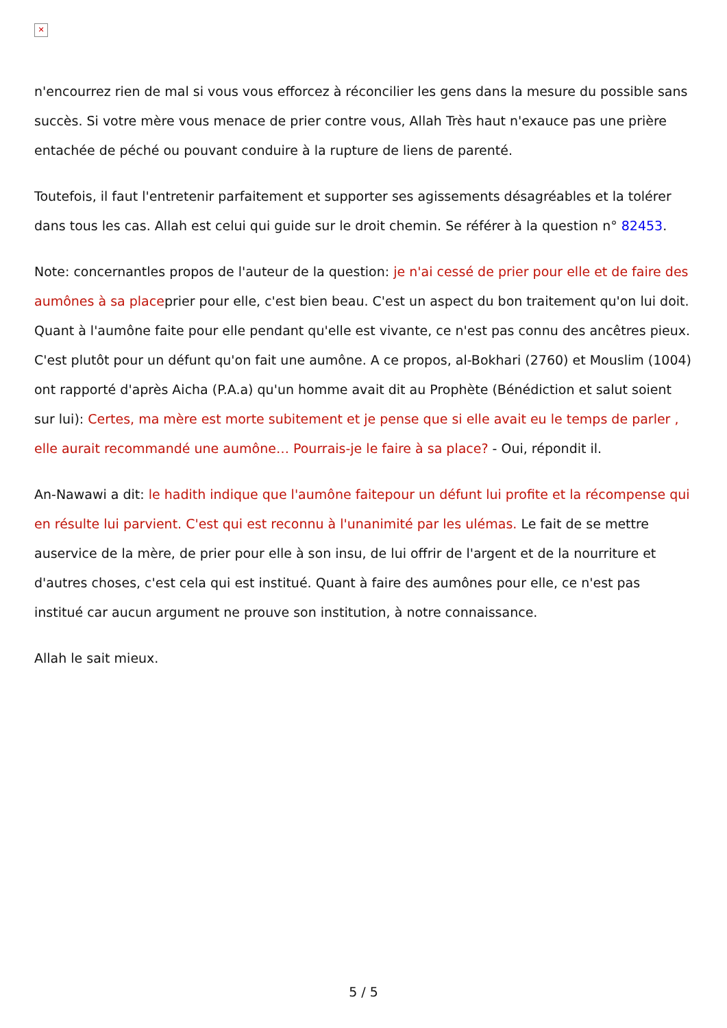✕
n'encourrez rien de mal si vous vous efforcez à réconcilier les gens dans la mesure du possible sans succès. Si votre mère vous menace de prier contre vous, Allah Très haut n'exauce pas une prière entachée de péché ou pouvant conduire à la rupture de liens de parenté.
Toutefois, il faut l'entretenir parfaitement et supporter ses agissements désagréables et la tolérer dans tous les cas. Allah est celui qui guide sur le droit chemin. Se référer à la question n° 82453.
Note: concernantles propos de l'auteur de la question: je n'ai cessé de prier pour elle et de faire des aumônes à sa placeprier pour elle, c'est bien beau. C'est un aspect du bon traitement qu'on lui doit. Quant à l'aumône faite pour elle pendant qu'elle est vivante, ce n'est pas connu des ancêtres pieux. C'est plutôt pour un défunt qu'on fait une aumône. A ce propos, al-Bokhari (2760) et Mouslim (1004) ont rapporté d'après Aicha (P.A.a) qu'un homme avait dit au Prophète (Bénédiction et salut soient sur lui): Certes, ma mère est morte subitement et je pense que si elle avait eu le temps de parler , elle aurait recommandé une aumône… Pourrais-je le faire à sa place? - Oui, répondit il.
An-Nawawi a dit: le hadith indique que l'aumône faitepour un défunt lui profite et la récompense qui en résulte lui parvient. C'est qui est reconnu à l'unanimité par les ulémas. Le fait de se mettre auservice de la mère, de prier pour elle à son insu, de lui offrir de l'argent et de la nourriture et d'autres choses, c'est cela qui est institué. Quant à faire des aumônes pour elle, ce n'est pas institué car aucun argument ne prouve son institution, à notre connaissance.
Allah le sait mieux.
5 / 5